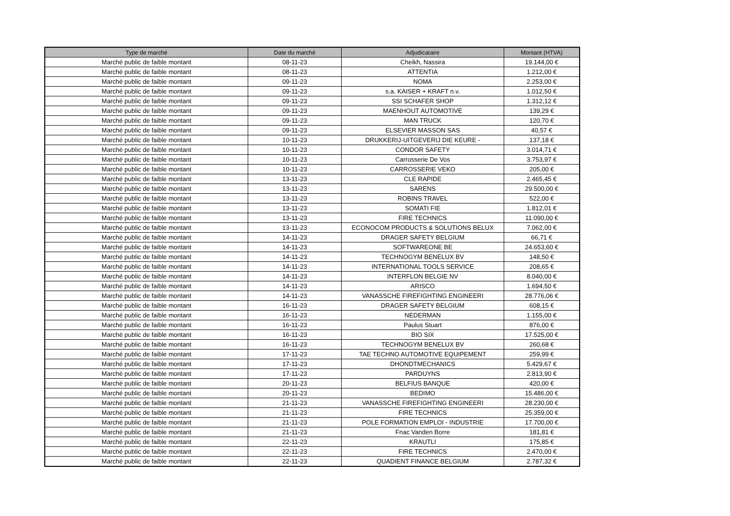| Type de marché | Date du marché | Adjudicataire | Montant (HTVA) |
| --- | --- | --- | --- |
| Marché public de faible montant | 08-11-23 | Cheikh, Nassira | 19.144,00 € |
| Marché public de faible montant | 08-11-23 | ATTENTIA | 1.212,00 € |
| Marché public de faible montant | 09-11-23 | NOMA | 2.253,00 € |
| Marché public de faible montant | 09-11-23 | s.a. KAISER + KRAFT n.v. | 1.012,50 € |
| Marché public de faible montant | 09-11-23 | SSI SCHAFER SHOP | 1.312,12 € |
| Marché public de faible montant | 09-11-23 | MAENHOUT AUTOMOTIVE | 139,29 € |
| Marché public de faible montant | 09-11-23 | MAN TRUCK | 120,70 € |
| Marché public de faible montant | 09-11-23 | ELSEVIER MASSON SAS | 40,57 € |
| Marché public de faible montant | 10-11-23 | DRUKKERIJ-UITGEVERIJ DIE KEURE - | 137,18 € |
| Marché public de faible montant | 10-11-23 | CONDOR SAFETY | 3.014,71 € |
| Marché public de faible montant | 10-11-23 | Carrosserie De Vos | 3.753,97 € |
| Marché public de faible montant | 10-11-23 | CARROSSERIE VEKO | 205,00 € |
| Marché public de faible montant | 13-11-23 | CLE RAPIDE | 2.465,45 € |
| Marché public de faible montant | 13-11-23 | SARENS | 29.500,00 € |
| Marché public de faible montant | 13-11-23 | ROBINS TRAVEL | 522,00 € |
| Marché public de faible montant | 13-11-23 | SOMATI FIE | 1.812,01 € |
| Marché public de faible montant | 13-11-23 | FIRE TECHNICS | 11.090,00 € |
| Marché public de faible montant | 13-11-23 | ECONOCOM PRODUCTS & SOLUTIONS BELUX | 7.062,00 € |
| Marché public de faible montant | 14-11-23 | DRAGER SAFETY BELGIUM | 66,71 € |
| Marché public de faible montant | 14-11-23 | SOFTWAREONE BE | 24.653,60 € |
| Marché public de faible montant | 14-11-23 | TECHNOGYM BENELUX BV | 148,50 € |
| Marché public de faible montant | 14-11-23 | INTERNATIONAL TOOLS SERVICE | 208,65 € |
| Marché public de faible montant | 14-11-23 | INTERFLON BELGIE NV | 8.040,00 € |
| Marché public de faible montant | 14-11-23 | ARISCO | 1.694,50 € |
| Marché public de faible montant | 14-11-23 | VANASSCHE FIREFIGHTING ENGINEERI | 28.776,06 € |
| Marché public de faible montant | 16-11-23 | DRAGER SAFETY BELGIUM | 608,15 € |
| Marché public de faible montant | 16-11-23 | NEDERMAN | 1.155,00 € |
| Marché public de faible montant | 16-11-23 | Paulus Stuart | 876,00 € |
| Marché public de faible montant | 16-11-23 | BIO SIX | 17.525,00 € |
| Marché public de faible montant | 16-11-23 | TECHNOGYM BENELUX BV | 260,68 € |
| Marché public de faible montant | 17-11-23 | TAE TECHNO AUTOMOTIVE EQUIPEMENT | 259,99 € |
| Marché public de faible montant | 17-11-23 | DHONDTMECHANICS | 5.429,67 € |
| Marché public de faible montant | 17-11-23 | PARDUYNS | 2.813,90 € |
| Marché public de faible montant | 20-11-23 | BELFIUS BANQUE | 420,00 € |
| Marché public de faible montant | 20-11-23 | BEDIMO | 15.486,00 € |
| Marché public de faible montant | 21-11-23 | VANASSCHE FIREFIGHTING ENGINEERI | 28.230,00 € |
| Marché public de faible montant | 21-11-23 | FIRE TECHNICS | 25.359,00 € |
| Marché public de faible montant | 21-11-23 | POLE FORMATION EMPLOI - INDUSTRIE | 17.700,00 € |
| Marché public de faible montant | 21-11-23 | Fnac Vanden Borre | 181,81 € |
| Marché public de faible montant | 22-11-23 | KRAUTLI | 175,85 € |
| Marché public de faible montant | 22-11-23 | FIRE TECHNICS | 2.470,00 € |
| Marché public de faible montant | 22-11-23 | QUADIENT FINANCE BELGIUM | 2.787,32 € |